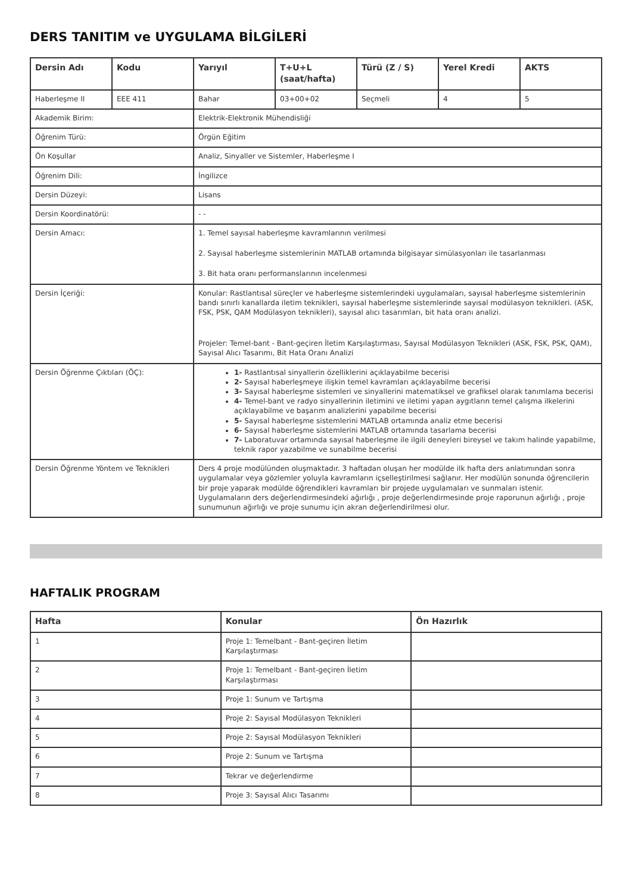DERS TANITIM ve UYGULAMA BİLGİLERİ
| Dersin Adı | Kodu | Yarıyıl | T+U+L (saat/hafta) | Türü (Z / S) | Yerel Kredi | AKTS |
| --- | --- | --- | --- | --- | --- | --- |
| Haberleşme II | EEE 411 | Bahar | 03+00+02 | Seçmeli | 4 | 5 |
| Akademik Birim: | | Elektrik-Elektronik Mühendisliği | | | | |
| Öğrenim Türü: | | Örgün Eğitim | | | | |
| Ön Koşullar | | Analiz, Sinyaller ve Sistemler, Haberleşme I | | | | |
| Öğrenim Dili: | | İngilizce | | | | |
| Dersin Düzeyi: | | Lisans | | | | |
| Dersin Koordinatörü: | | - - | | | | |
| Dersin Amacı: | | 1. Temel sayısal haberleşme kavramlarının verilmesi 2. Sayısal haberleşme sistemlerinin MATLAB ortamında bilgisayar simülasyonları ile tasarlanması 3. Bit hata oranı performanslarının incelenmesi | | | | |
| Dersin İçeriği: | | Konular: Rastlantısal süreçler ve haberleşme sistemlerindeki uygulamaları, sayısal haberleşme sistemlerinin bandı sınırlı kanallarda iletim teknikleri, sayısal haberleşme sistemlerinde sayısal modülasyon teknikleri. (ASK, FSK, PSK, QAM Modülasyon teknikleri), sayısal alıcı tasarımları, bit hata oranı analizi. Projeler: Temel-bant - Bant-geçiren İletim Karşılaştırması, Sayısal Modülasyon Teknikleri (ASK, FSK, PSK, QAM), Sayısal Alıcı Tasarımı, Bit Hata Oranı Analizi | | | | |
| Dersin Öğrenme Çıktıları (ÖÇ): | | 1- Rastlantısal sinyallerin özelliklerini açıklayabilme becerisi 2- Sayısal haberleşmeye ilişkin temel kavramları açıklayabilme becerisi 3- Sayısal haberleşme sistemleri ve sinyallerini matematiksel ve grafiksel olarak tanımlama becerisi 4- Temel-bant ve radyo sinyallerinin iletimini ve iletimi yapan aygıtların temel çalışma ilkelerini açıklayabilme ve başarım analizlerini yapabilme becerisi 5- Sayısal haberleşme sistemlerini MATLAB ortamında analiz etme becerisi 6- Sayısal haberleşme sistemlerini MATLAB ortamında tasarlama becerisi 7- Laboratuvar ortamında sayısal haberleşme ile ilgili deneyleri bireysel ve takım halinde yapabilme, teknik rapor yazabilme ve sunabilme becerisi | | | | |
| Dersin Öğrenme Yöntem ve Teknikleri | | Ders 4 proje modülünden oluşmaktadır. 3 haftadan oluşan her modülde ilk hafta ders anlatımından sonra uygulamalar veya gözlemler yoluyla kavramların içselleştirilmesi sağlanır. Her modülün sonunda öğrencilerin bir proje yaparak modülde öğrendikleri kavramları bir projede uygulamaları ve sunmaları istenir. Uygulamaların ders değerlendirmesindeki ağırlığı , proje değerlendirmesinde proje raporunun ağırlığı , proje sunumunun ağırlığı ve proje sunumu için akran değerlendirilmesi olur. | | | | |
HAFTALIK PROGRAM
| Hafta | Konular | Ön Hazırlık |
| --- | --- | --- |
| 1 | Proje 1: Temelbant - Bant-geçiren İletim Karşılaştırması | |
| 2 | Proje 1: Temelbant - Bant-geçiren İletim Karşılaştırması | |
| 3 | Proje 1: Sunum ve Tartışma | |
| 4 | Proje 2: Sayısal Modülasyon Teknikleri | |
| 5 | Proje 2: Sayısal Modülasyon Teknikleri | |
| 6 | Proje 2: Sunum ve Tartışma | |
| 7 | Tekrar ve değerlendirme | |
| 8 | Proje 3: Sayısal Alıcı Tasarımı | |